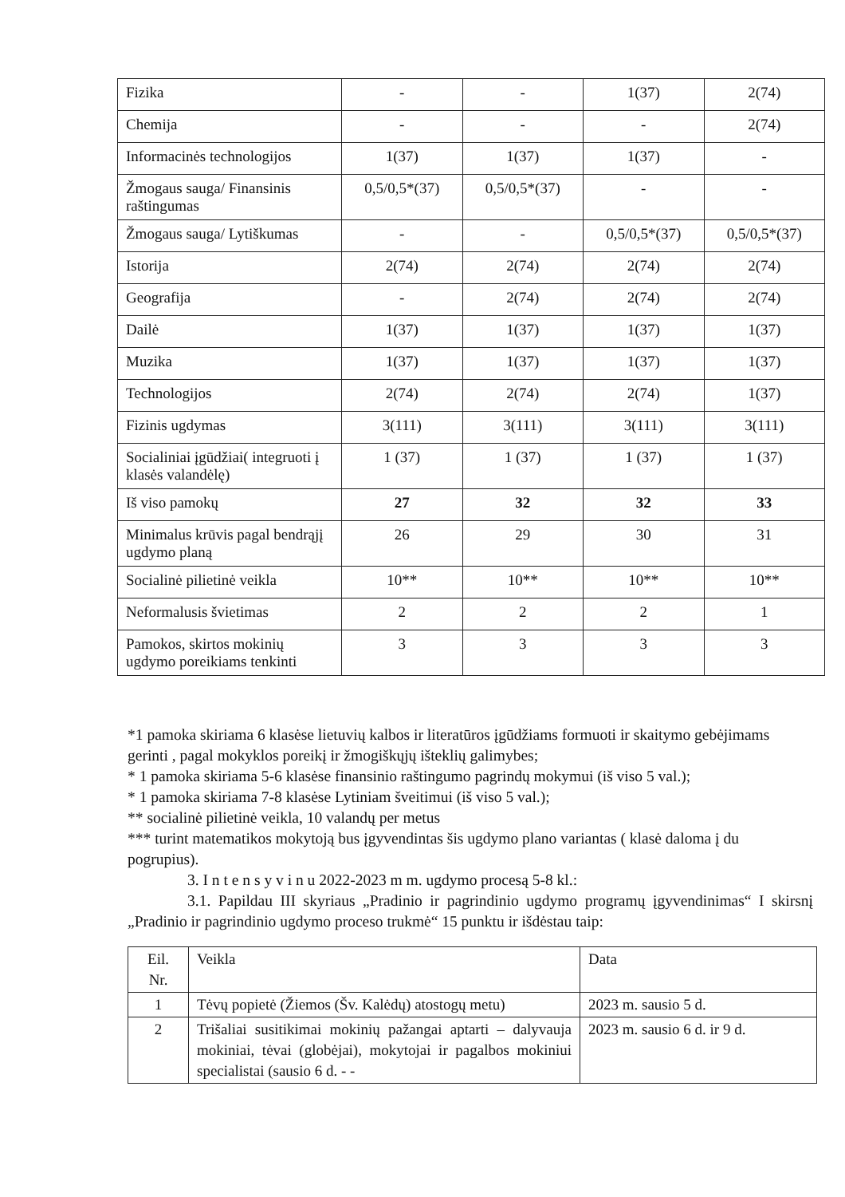| Fizika | - | - | 1(37) | 2(74) |
| Chemija | - | - | - | 2(74) |
| Informacinės technologijos | 1(37) | 1(37) | 1(37) | - |
| Žmogaus sauga/ Finansinis raštingumas | 0,5/0,5*(37) | 0,5/0,5*(37) | - | - |
| Žmogaus sauga/ Lytiškumas | - | - | 0,5/0,5*(37) | 0,5/0,5*(37) |
| Istorija | 2(74) | 2(74) | 2(74) | 2(74) |
| Geografija | - | 2(74) | 2(74) | 2(74) |
| Dailė | 1(37) | 1(37) | 1(37) | 1(37) |
| Muzika | 1(37) | 1(37) | 1(37) | 1(37) |
| Technologijos | 2(74) | 2(74) | 2(74) | 1(37) |
| Fizinis ugdymas | 3(111) | 3(111) | 3(111) | 3(111) |
| Socialiniai įgūdžiai( integruoti į klasės valandėlę) | 1 (37) | 1 (37) | 1 (37) | 1 (37) |
| Iš viso pamokų | 27 | 32 | 32 | 33 |
| Minimalus krūvis pagal bendrąjį ugdymo planą | 26 | 29 | 30 | 31 |
| Socialinė pilietinė veikla | 10** | 10** | 10** | 10** |
| Neformalusis švietimas | 2 | 2 | 2 | 1 |
| Pamokos, skirtos mokinių ugdymo poreikiams tenkinti | 3 | 3 | 3 | 3 |
*1 pamoka skiriama 6 klasėse lietuvių kalbos ir literatūros įgūdžiams formuoti ir skaitymo gebėjimams gerinti , pagal mokyklos poreikį ir žmogiškųjų išteklių galimybes;
* 1 pamoka skiriama 5-6 klasėse finansinio raštingumo pagrindų mokymui (iš viso 5 val.);
* 1 pamoka skiriama 7-8 klasėse Lytiniam šveitimui (iš viso 5 val.);
** socialinė pilietinė veikla, 10 valandų per metus
*** turint matematikos mokytoją bus įgyvendintas šis ugdymo plano variantas ( klasė daloma į du pogrupius).
3. I n t e n s y v i n u 2022-2023 m m. ugdymo procesą 5-8 kl.:
3.1. Papildau III skyriaus „Pradinio ir pagrindinio ugdymo programų įgyvendinimas“ I skirsnį „Pradinio ir pagrindinio ugdymo proceso trukmė“ 15 punktu ir išdėstau taip:
| Eil. Nr. | Veikla | Data |
| 1 | Tėvų popietė (Žiemos (Šv. Kalėdų) atostogų metu) | 2023 m. sausio 5 d. |
| 2 | Trišaliai susitikimai mokinių pažangai aptarti – dalyvauja mokiniai, tėvai (globėjai), mokytojai ir pagalbos mokiniui specialistai (sausio 6 d. - - | 2023 m. sausio 6 d. ir 9 d. |